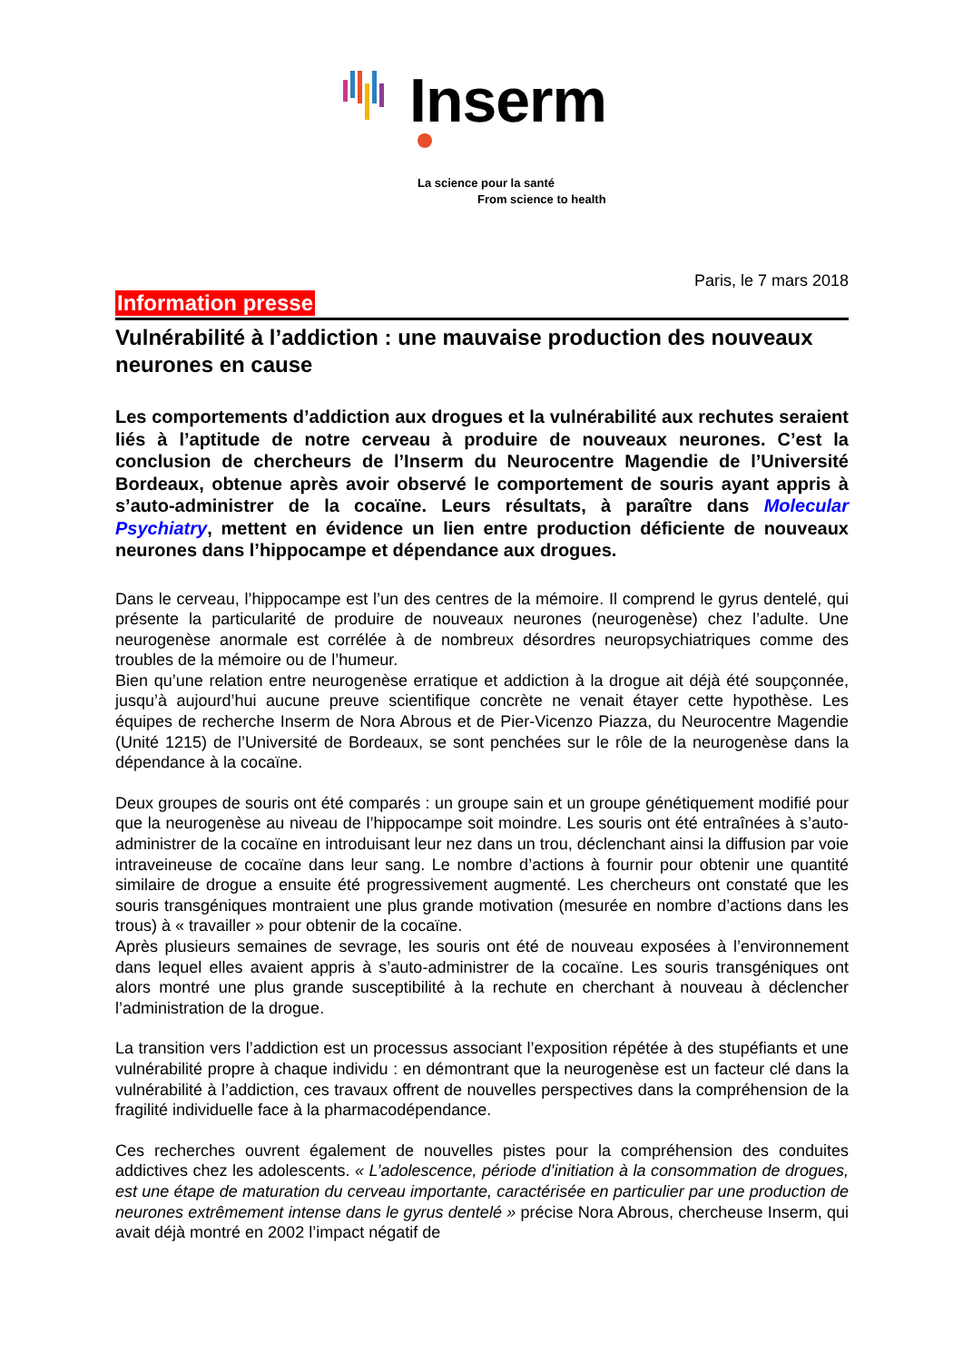Inserm
La science pour la santé
From science to health
Paris, le 7 mars 2018
Information presse
Vulnérabilité à l’addiction : une mauvaise production des nouveaux neurones en cause
Les comportements d’addiction aux drogues et la vulnérabilité aux rechutes seraient liés à l’aptitude de notre cerveau à produire de nouveaux neurones. C’est la conclusion de chercheurs de l’Inserm du Neurocentre Magendie de l’Université Bordeaux, obtenue après avoir observé le comportement de souris ayant appris à s’auto-administrer de la cocaïne. Leurs résultats, à paraître dans Molecular Psychiatry, mettent en évidence un lien entre production déficiente de nouveaux neurones dans l’hippocampe et dépendance aux drogues.
Dans le cerveau, l’hippocampe est l’un des centres de la mémoire. Il comprend le gyrus dentelé, qui présente la particularité de produire de nouveaux neurones (neurogenèse) chez l’adulte. Une neurogenèse anormale est corrélée à de nombreux désordres neuropsychiatriques comme des troubles de la mémoire ou de l’humeur.
Bien qu’une relation entre neurogenèse erratique et addiction à la drogue ait déjà été soupçonnée, jusqu’à aujourd’hui aucune preuve scientifique concrète ne venait étayer cette hypothèse. Les équipes de recherche Inserm de Nora Abrous et de Pier-Vicenzo Piazza, du Neurocentre Magendie (Unité 1215) de l’Université de Bordeaux, se sont penchées sur le rôle de la neurogenèse dans la dépendance à la cocaïne.
Deux groupes de souris ont été comparés : un groupe sain et un groupe génétiquement modifié pour que la neurogenèse au niveau de l’hippocampe soit moindre. Les souris ont été entraînées à s’auto-administrer de la cocaïne en introduisant leur nez dans un trou, déclenchant ainsi la diffusion par voie intraveineuse de cocaïne dans leur sang. Le nombre d’actions à fournir pour obtenir une quantité similaire de drogue a ensuite été progressivement augmenté. Les chercheurs ont constaté que les souris transgéniques montraient une plus grande motivation (mesurée en nombre d’actions dans les trous) à « travailler » pour obtenir de la cocaïne.
Après plusieurs semaines de sevrage, les souris ont été de nouveau exposées à l’environnement dans lequel elles avaient appris à s’auto-administrer de la cocaïne. Les souris transgéniques ont alors montré une plus grande susceptibilité à la rechute en cherchant à nouveau à déclencher l’administration de la drogue.
La transition vers l’addiction est un processus associant l’exposition répétée à des stupéfiants et une vulnérabilité propre à chaque individu : en démontrant que la neurogenèse est un facteur clé dans la vulnérabilité à l’addiction, ces travaux offrent de nouvelles perspectives dans la compréhension de la fragilité individuelle face à la pharmacodépendance.
Ces recherches ouvrent également de nouvelles pistes pour la compréhension des conduites addictives chez les adolescents. « L’adolescence, période d’initiation à la consommation de drogues, est une étape de maturation du cerveau importante, caractérisée en particulier par une production de neurones extrêmement intense dans le gyrus dentelé » précise Nora Abrous, chercheuse Inserm, qui avait déjà montré en 2002 l’impact négatif de